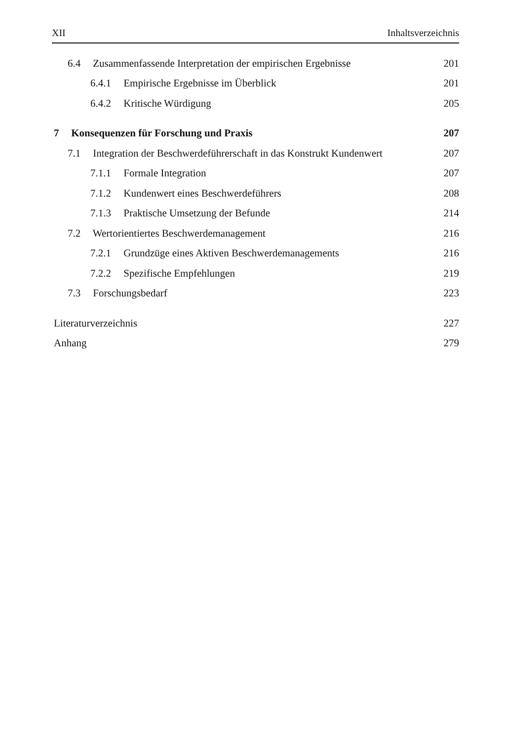XII Inhaltsverzeichnis
6.4 Zusammenfassende Interpretation der empirischen Ergebnisse 201
6.4.1 Empirische Ergebnisse im Überblick 201
6.4.2 Kritische Würdigung 205
7 Konsequenzen für Forschung und Praxis 207
7.1 Integration der Beschwerdeführerschaft in das Konstrukt Kundenwert 207
7.1.1 Formale Integration 207
7.1.2 Kundenwert eines Beschwerdeführers 208
7.1.3 Praktische Umsetzung der Befunde 214
7.2 Wertorientiertes Beschwerdemanagement 216
7.2.1 Grundzüge eines Aktiven Beschwerdemanagements 216
7.2.2 Spezifische Empfehlungen 219
7.3 Forschungsbedarf 223
Literaturverzeichnis 227
Anhang 279